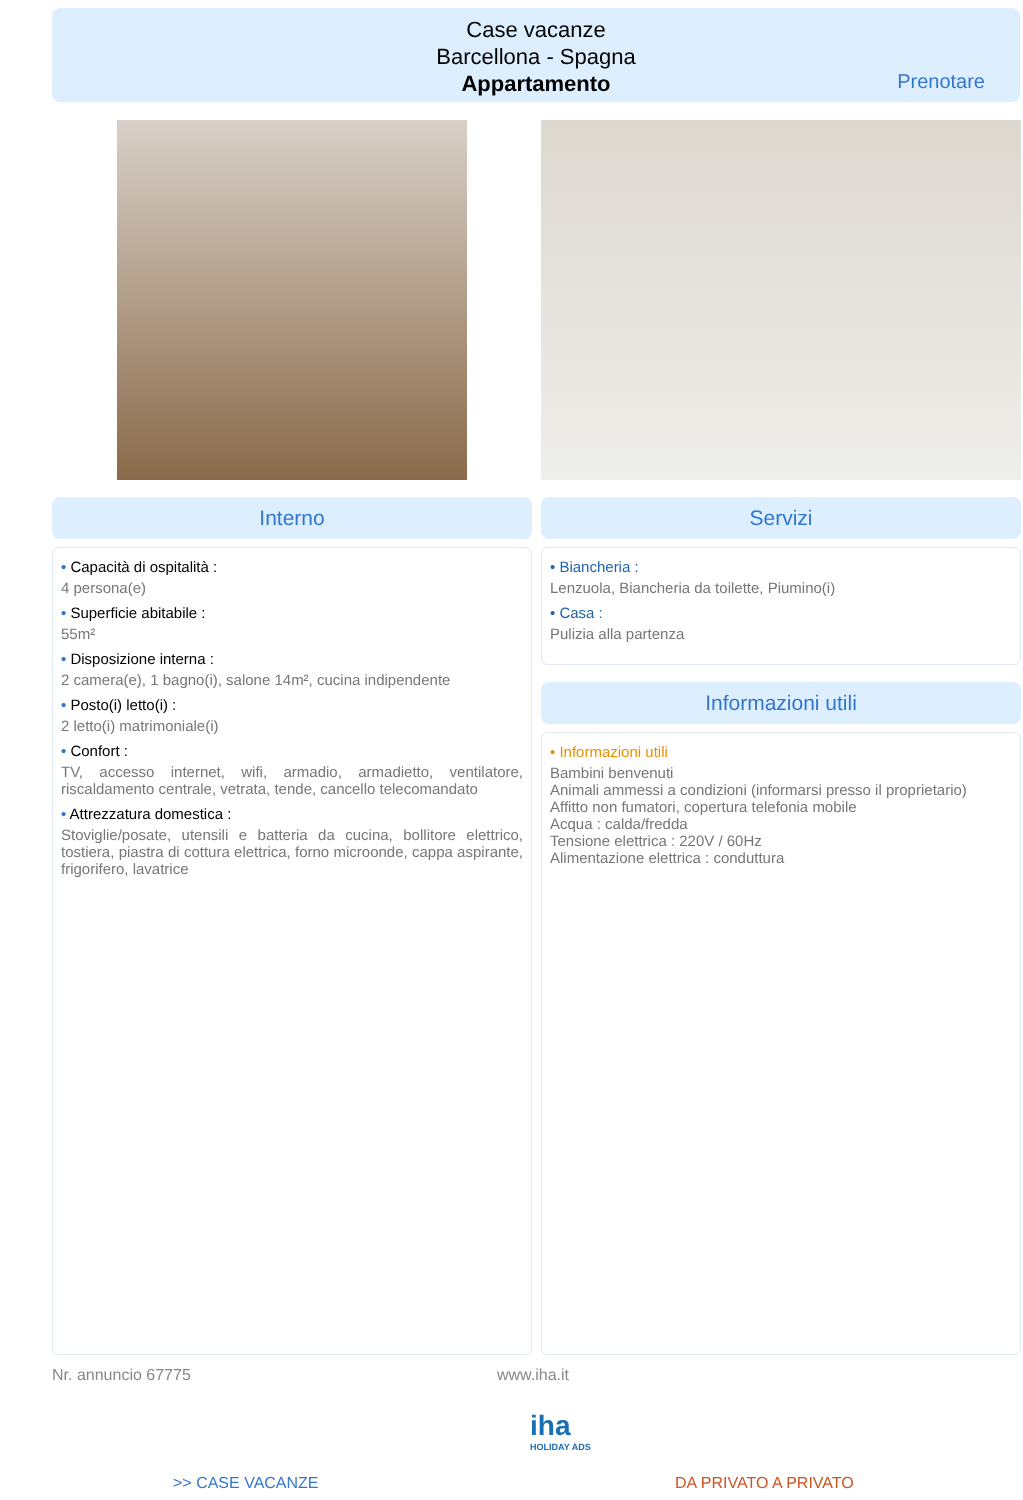Case vacanze
Barcellona - Spagna
Appartamento
Prenotare
Interno Servizi
• Capacità di ospitalità :
4 persona(e)
• Superficie abitabile :
55m²
• Disposizione interna :
2 camera(e), 1 bagno(i), salone 14m², cucina indipendente
• Posto(i) letto(i) :
2 letto(i) matrimoniale(i)
• Confort :
TV, accesso internet, wifi, armadio, armadietto, ventilatore, riscaldamento centrale, vetrata, tende, cancello telecomandato
• Attrezzatura domestica :
Stoviglie/posate, utensili e batteria da cucina, bollitore elettrico, tostiera, piastra di cottura elettrica, forno microonde, cappa aspirante, frigorifero, lavatrice
• Biancheria :
Lenzuola, Biancheria da toilette, Piumino(i)
• Casa :
Pulizia alla partenza
Informazioni utili
• Informazioni utili
Bambini benvenuti
Animali ammessi a condizioni (informarsi presso il proprietario)
Affitto non fumatori, copertura telefonia mobile
Acqua : calda/fredda
Tensione elettrica : 220V / 60Hz
Alimentazione elettrica : conduttura
Nr. annuncio 67775 www.iha.it
iha
HOLIDAY ADS
>> CASE VACANZE DA PRIVATO A PRIVATO